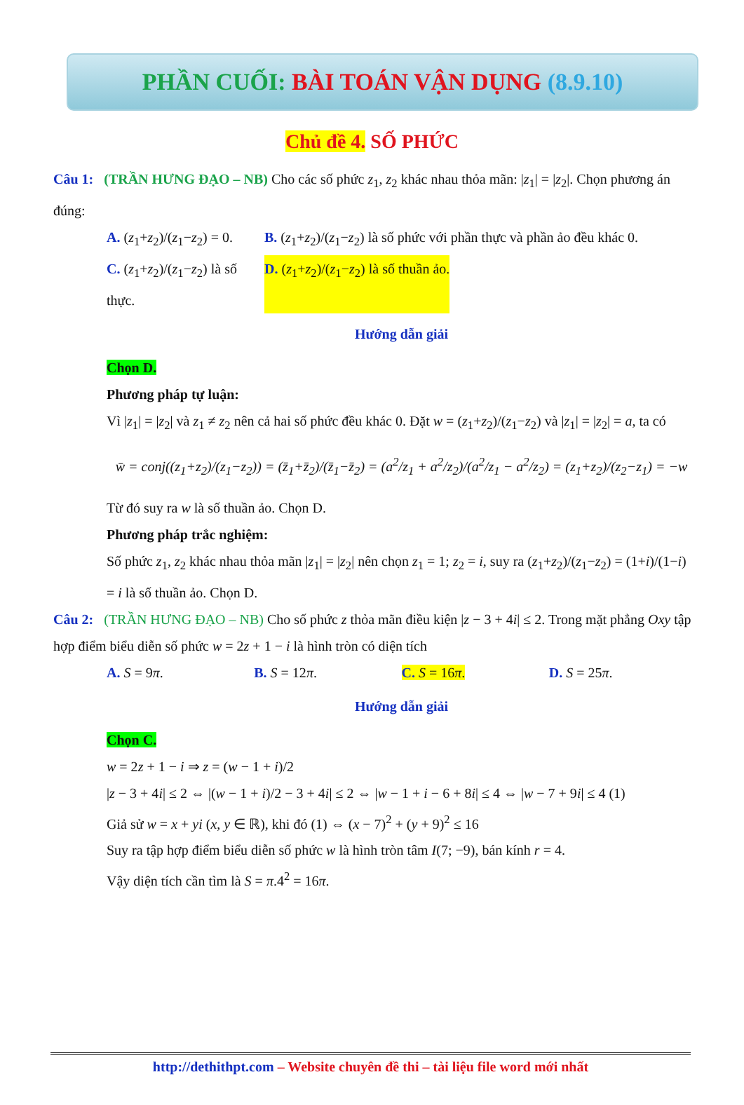PHẦN CUỐI: BÀI TOÁN VẬN DỤNG (8.9.10)
Chủ đề 4. SỐ PHỨC
Câu 1: (TRẦN HƯNG ĐẠO – NB) Cho các số phức z<sub>1</sub>, z<sub>2</sub> khác nhau thỏa mãn: |z<sub>1</sub>| = |z<sub>2</sub>|. Chọn phương án đúng:
A. (z<sub>1</sub>+z<sub>2</sub>)/(z<sub>1</sub>−z<sub>2</sub>) = 0.
B. (z<sub>1</sub>+z<sub>2</sub>)/(z<sub>1</sub>−z<sub>2</sub>) là số phức với phần thực và phần ảo đều khác 0.
C. (z<sub>1</sub>+z<sub>2</sub>)/(z<sub>1</sub>−z<sub>2</sub>) là số thực.
D. (z<sub>1</sub>+z<sub>2</sub>)/(z<sub>1</sub>−z<sub>2</sub>) là số thuần ảo.
Hướng dẫn giải
Chọn D.
Phương pháp tự luận:
Vì |z<sub>1</sub>| = |z<sub>2</sub>| và z<sub>1</sub> ≠ z<sub>2</sub> nên cả hai số phức đều khác 0. Đặt w = (z<sub>1</sub>+z<sub>2</sub>)/(z<sub>1</sub>−z<sub>2</sub>) và |z<sub>1</sub>| = |z<sub>2</sub>| = a, ta có
w̄ = conj((z<sub>1</sub>+z<sub>2</sub>)/(z<sub>1</sub>−z<sub>2</sub>)) = (z̄<sub>1</sub>+z̄<sub>2</sub>)/(z̄<sub>1</sub>−z̄<sub>2</sub>) = (a<sup>2</sup>/z<sub>1</sub> + a<sup>2</sup>/z<sub>2</sub>)/(a<sup>2</sup>/z<sub>1</sub> − a<sup>2</sup>/z<sub>2</sub>) = (z<sub>1</sub>+z<sub>2</sub>)/(z<sub>2</sub>−z<sub>1</sub>) = −w
Từ đó suy ra w là số thuần ảo. Chọn D.
Phương pháp trắc nghiệm:
Số phức z<sub>1</sub>, z<sub>2</sub> khác nhau thỏa mãn |z<sub>1</sub>| = |z<sub>2</sub>| nên chọn z<sub>1</sub> = 1; z<sub>2</sub> = i, suy ra (z<sub>1</sub>+z<sub>2</sub>)/(z<sub>1</sub>−z<sub>2</sub>) = (1+i)/(1−i) = i là số thuần ảo. Chọn D.
Câu 2: (TRẦN HƯNG ĐẠO – NB) Cho số phức z thỏa mãn điều kiện |z − 3 + 4i| ≤ 2. Trong mặt phẳng Oxy tập hợp điểm biểu diễn số phức w = 2z + 1 − i là hình tròn có diện tích
A. S = 9π. B. S = 12π. C. S = 16π. D. S = 25π.
Hướng dẫn giải
Chọn C.
w = 2z + 1 − i ⇒ z = (w − 1 + i)/2
|z − 3 + 4i| ≤ 2 ⇔ |(w − 1 + i)/2 − 3 + 4i| ≤ 2 ⇔ |w − 1 + i − 6 + 8i| ≤ 4 ⇔ |w − 7 + 9i| ≤ 4 (1)
Giả sử w = x + yi (x, y ∈ ℝ), khi đó (1) ⇔ (x − 7)<sup>2</sup> + (y + 9)<sup>2</sup> ≤ 16
Suy ra tập hợp điểm biểu diễn số phức w là hình tròn tâm I(7; −9), bán kính r = 4.
Vậy diện tích cần tìm là S = π.4<sup>2</sup> = 16π.
http://dethithpt.com – Website chuyên đề thi – tài liệu file word mới nhất